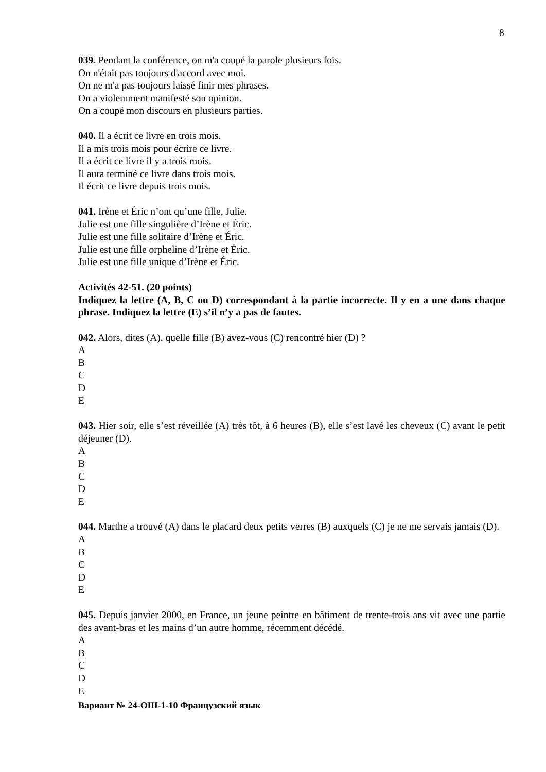8
039. Pendant la conférence, on m'a coupé la parole plusieurs fois.
On n'était pas toujours d'accord avec moi.
On ne m'a pas toujours laissé finir mes phrases.
On a violemment manifesté son opinion.
On a coupé mon discours en plusieurs parties.
040. Il a écrit ce livre en trois mois.
Il a mis trois mois pour écrire ce livre.
Il a écrit ce livre il y a trois mois.
Il aura terminé ce livre dans trois mois.
Il écrit ce livre depuis trois mois.
041. Irène et Éric n’ont qu’une fille, Julie.
Julie est une fille singulière d’Irène et Éric.
Julie est une fille solitaire d’Irène et Éric.
Julie est une fille orpheline d’Irène et Éric.
Julie est une fille unique d’Irène et Éric.
Activités 42-51. (20 points)
Indiquez la lettre (A, B, C ou D) correspondant à la partie incorrecte. Il y en a une dans chaque phrase. Indiquez la lettre (E) s’il n’y a pas de fautes.
042. Alors, dites (A), quelle fille (B) avez-vous (C) rencontré hier (D) ?
A
B
C
D
E
043. Hier soir, elle s’est réveillée (A) très tôt, à 6 heures (B), elle s’est lavé les cheveux (C) avant le petit déjeuner (D).
A
B
C
D
E
044. Marthe a trouvé (A) dans le placard deux petits verres (B) auxquels (C) je ne me servais jamais (D).
A
B
C
D
E
045. Depuis janvier 2000, en France, un jeune peintre en bâtiment de trente-trois ans vit avec une partie des avant-bras et les mains d’un autre homme, récemment décédé.
A
B
C
D
E
Вариант № 24-ОШ-1-10 Французский язык